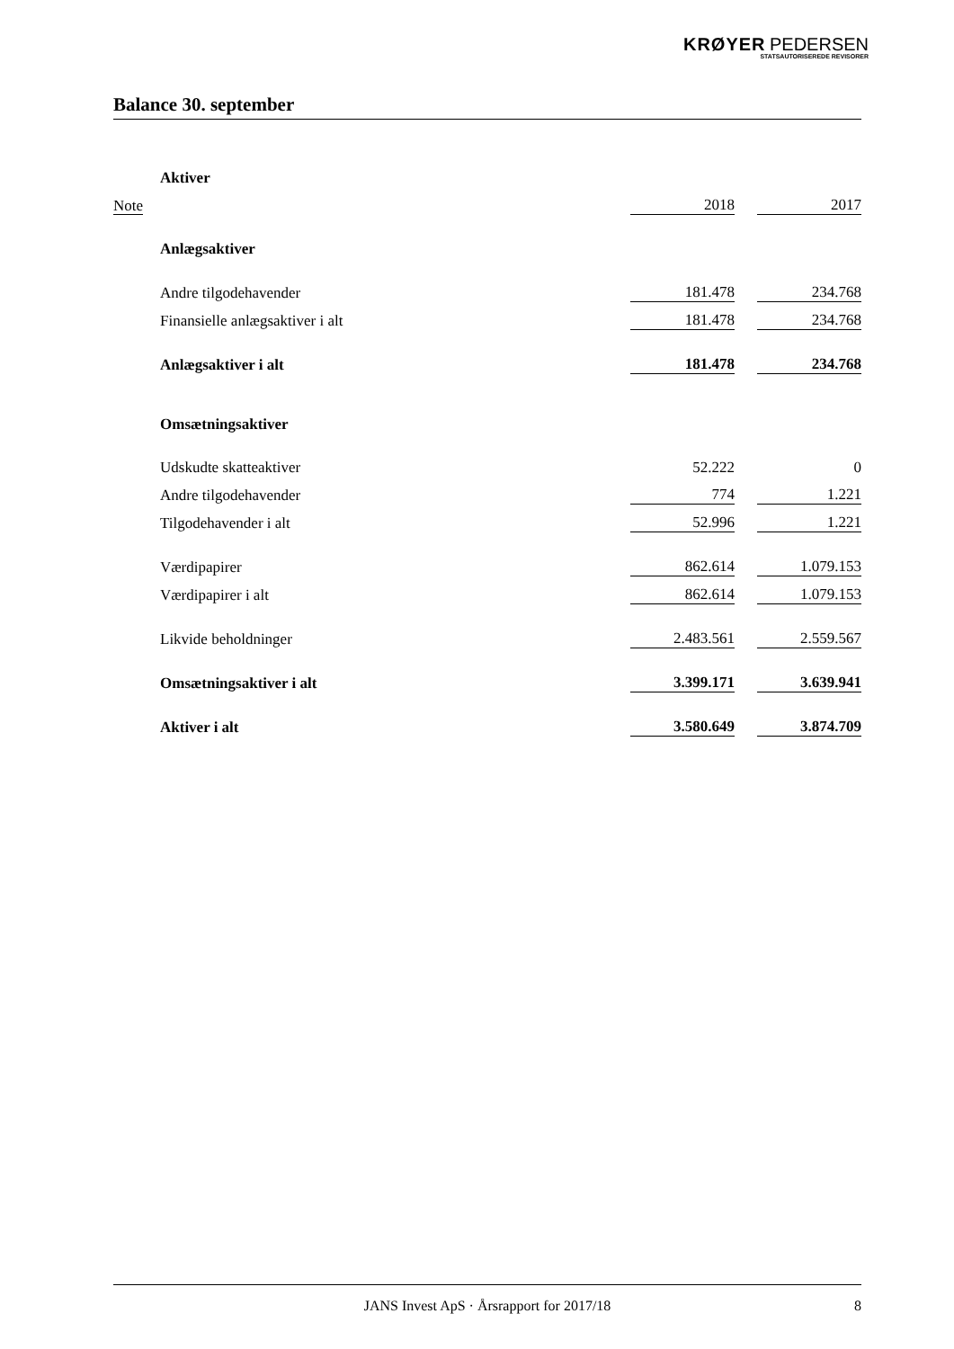KRØYER PEDERSEN
STATSAUTORISEREDE REVISORER
Balance 30. september
| | Aktiver | | | |
| Note | | 2018 | | 2017 |
| | Anlægsaktiver | | | |
| | Andre tilgodehavender | 181.478 | | 234.768 |
| | Finansielle anlægsaktiver i alt | 181.478 | | 234.768 |
| | Anlægsaktiver i alt | 181.478 | | 234.768 |
| | Omsætningsaktiver | | | |
| | Udskudte skatteaktiver | 52.222 | | 0 |
| | Andre tilgodehavender | 774 | | 1.221 |
| | Tilgodehavender i alt | 52.996 | | 1.221 |
| | Værdipapirer | 862.614 | | 1.079.153 |
| | Værdipapirer i alt | 862.614 | | 1.079.153 |
| | Likvide beholdninger | 2.483.561 | | 2.559.567 |
| | Omsætningsaktiver i alt | 3.399.171 | | 3.639.941 |
| | Aktiver i alt | 3.580.649 | | 3.874.709 |
JANS Invest ApS · Årsrapport for 2017/18 8